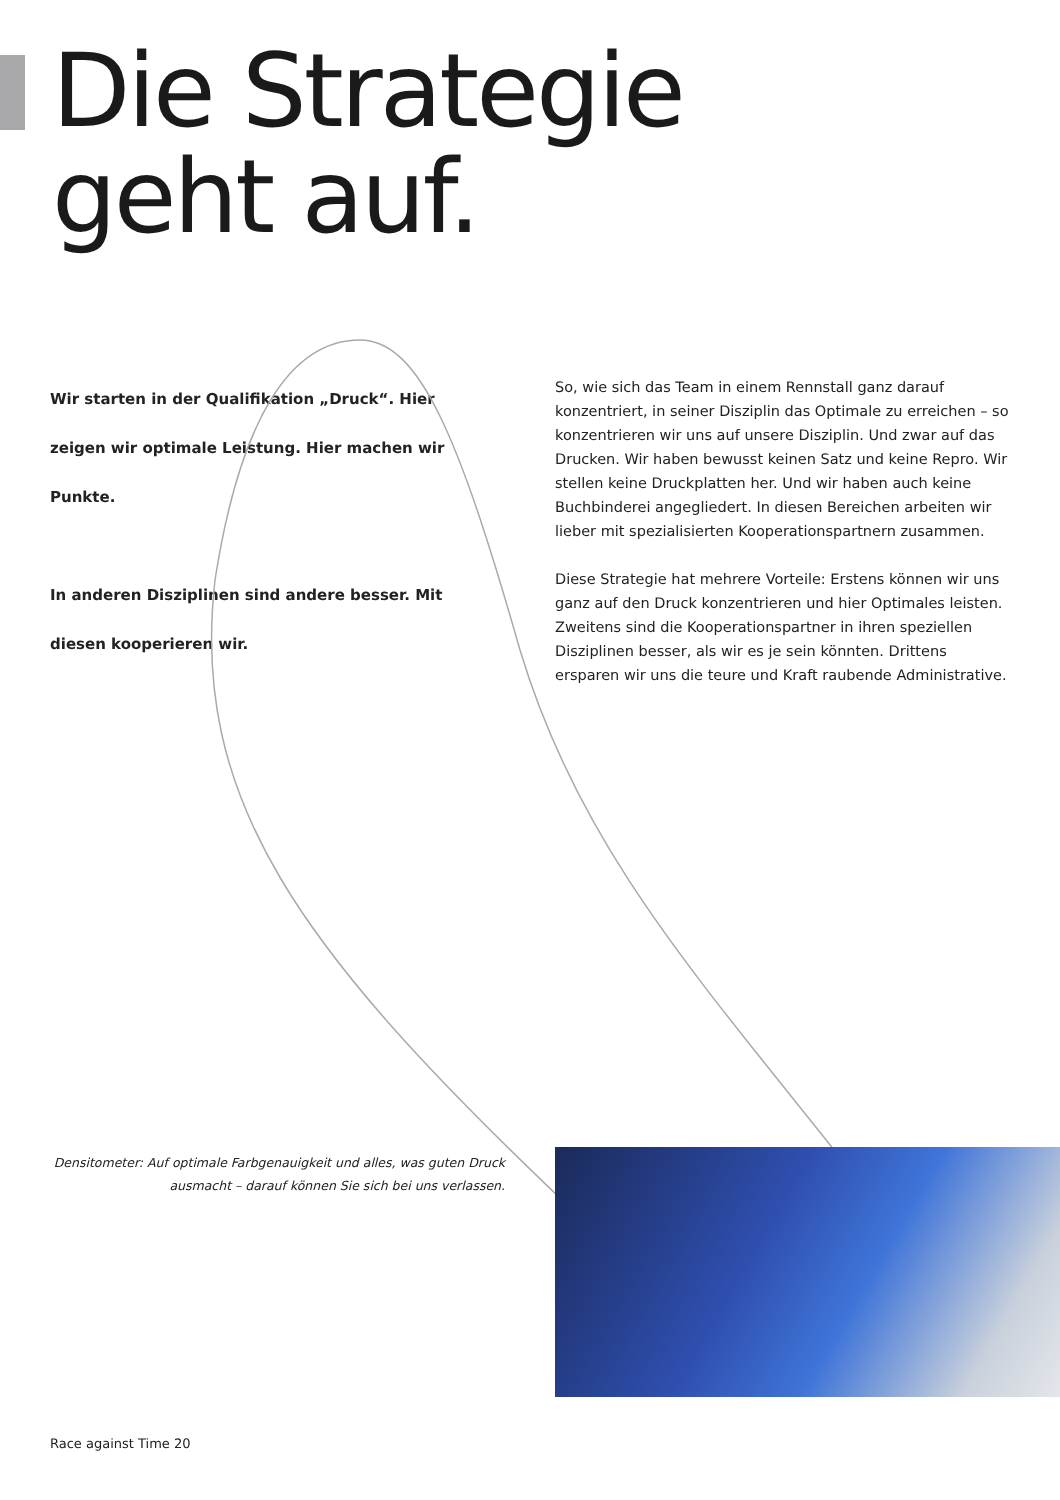Die Strategie
geht auf.
Wir starten in der Qualifikation „Druck“. Hier zeigen wir optimale Leistung. Hier machen wir Punkte.
In anderen Disziplinen sind andere besser. Mit diesen kooperieren wir.
So, wie sich das Team in einem Rennstall ganz darauf konzentriert, in seiner Disziplin das Optimale zu erreichen – so konzentrieren wir uns auf unsere Disziplin. Und zwar auf das Drucken. Wir haben bewusst keinen Satz und keine Repro. Wir stellen keine Druckplatten her. Und wir haben auch keine Buchbinderei angegliedert. In diesen Bereichen arbeiten wir lieber mit spezialisierten Kooperationspartnern zusammen.
Diese Strategie hat mehrere Vorteile: Erstens können wir uns ganz auf den Druck konzentrieren und hier Optimales leisten. Zweitens sind die Kooperationspartner in ihren speziellen Disziplinen besser, als wir es je sein könnten. Drittens ersparen wir uns die teure und Kraft raubende Administrative.
Densitometer: Auf optimale Farbgenauigkeit und alles, was guten Druck ausmacht – darauf können Sie sich bei uns verlassen.
Race against Time 20